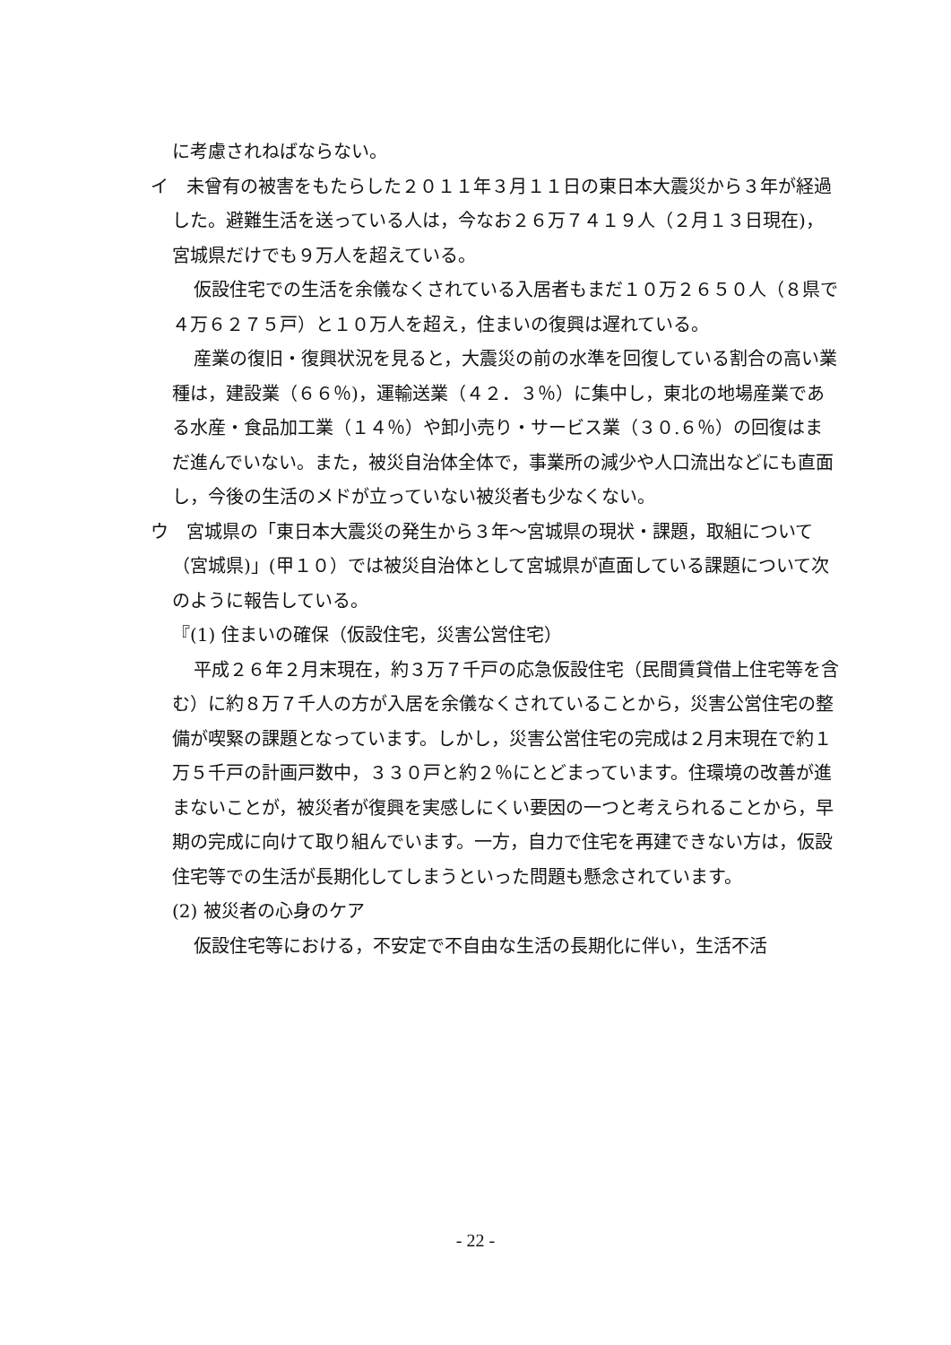に考慮されねばならない。
イ　未曾有の被害をもたらした２０１１年３月１１日の東日本大震災から３年が経過した。避難生活を送っている人は，今なお２６万７４１９人（２月１３日現在)，宮城県だけでも９万人を超えている。
仮設住宅での生活を余儀なくされている入居者もまだ１０万２６５０人（８県で４万６２７５戸）と１０万人を超え，住まいの復興は遅れている。
産業の復旧・復興状況を見ると，大震災の前の水準を回復している割合の高い業種は，建設業（６６％)，運輸送業（４２．３％）に集中し，東北の地場産業である水産・食品加工業（１４％）や卸小売り・サービス業（３０.６％）の回復はまだ進んでいない。また，被災自治体全体で，事業所の減少や人口流出などにも直面し，今後の生活のメドが立っていない被災者も少なくない。
ウ　宮城県の「東日本大震災の発生から３年～宮城県の現状・課題，取組について（宮城県)」(甲１０）では被災自治体として宮城県が直面している課題について次のように報告している。
『(1) 住まいの確保（仮設住宅，災害公営住宅）
平成２６年２月末現在，約３万７千戸の応急仮設住宅（民間賃貸借上住宅等を含む）に約８万７千人の方が入居を余儀なくされていることから，災害公営住宅の整備が喫緊の課題となっています。しかし，災害公営住宅の完成は２月末現在で約１万５千戸の計画戸数中，３３０戸と約２％にとどまっています。住環境の改善が進まないことが，被災者が復興を実感しにくい要因の一つと考えられることから，早期の完成に向けて取り組んでいます。一方，自力で住宅を再建できない方は，仮設住宅等での生活が長期化してしまうといった問題も懸念されています。
(2) 被災者の心身のケア
仮設住宅等における，不安定で不自由な生活の長期化に伴い，生活不活
- 22 -